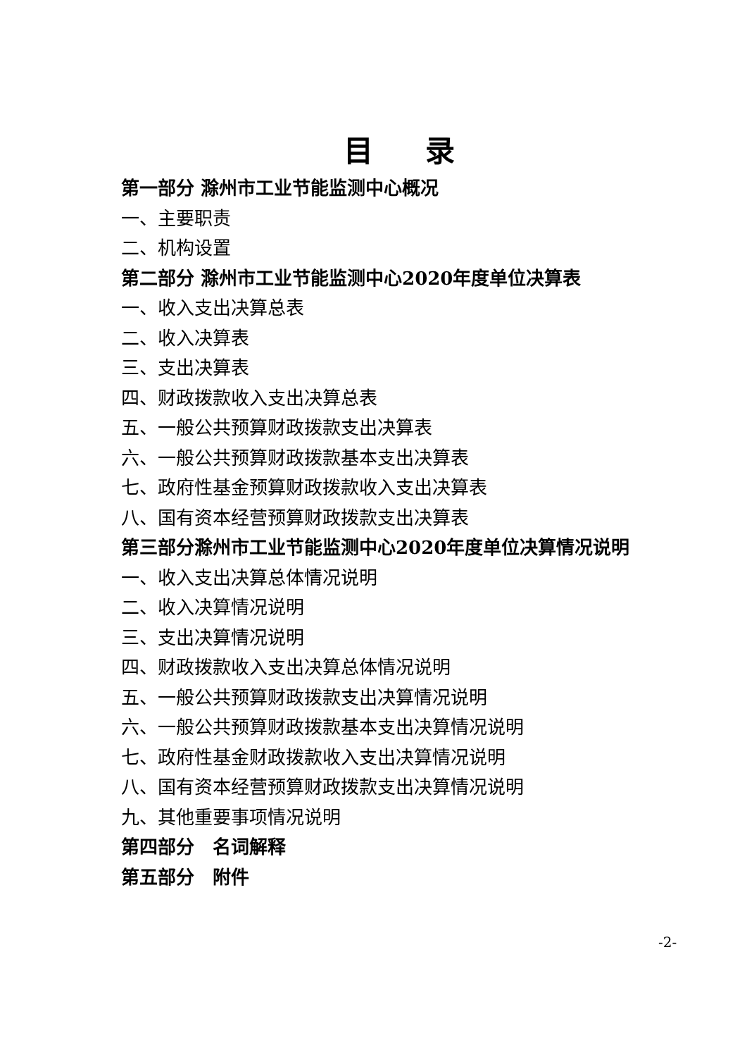目 录
第一部分 滁州市工业节能监测中心概况
一、主要职责
二、机构设置
第二部分 滁州市工业节能监测中心2020年度单位决算表
一、收入支出决算总表
二、收入决算表
三、支出决算表
四、财政拨款收入支出决算总表
五、一般公共预算财政拨款支出决算表
六、一般公共预算财政拨款基本支出决算表
七、政府性基金预算财政拨款收入支出决算表
八、国有资本经营预算财政拨款支出决算表
第三部分滁州市工业节能监测中心2020年度单位决算情况说明
一、收入支出决算总体情况说明
二、收入决算情况说明
三、支出决算情况说明
四、财政拨款收入支出决算总体情况说明
五、一般公共预算财政拨款支出决算情况说明
六、一般公共预算财政拨款基本支出决算情况说明
七、政府性基金财政拨款收入支出决算情况说明
八、国有资本经营预算财政拨款支出决算情况说明
九、其他重要事项情况说明
第四部分　名词解释
第五部分　附件
-2-